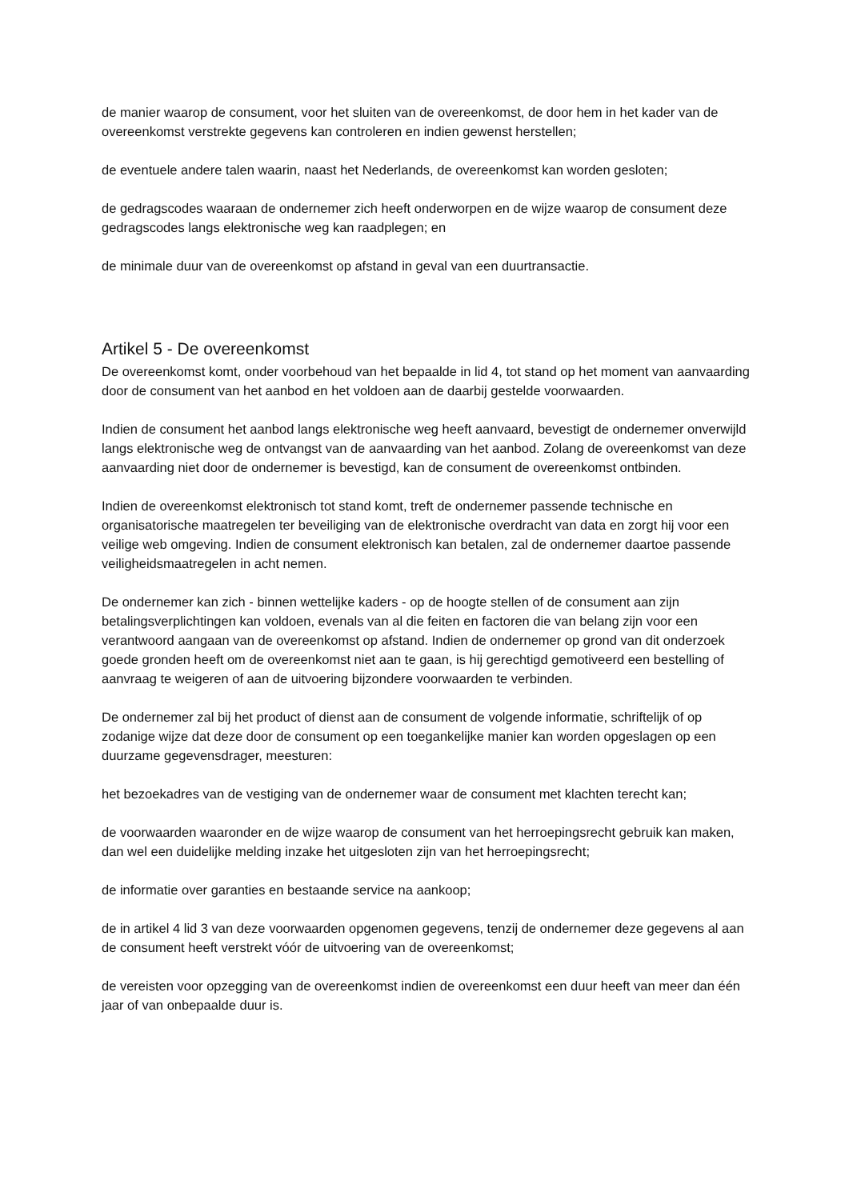de manier waarop de consument, voor het sluiten van de overeenkomst, de door hem in het kader van de overeenkomst verstrekte gegevens kan controleren en indien gewenst herstellen;
de eventuele andere talen waarin, naast het Nederlands, de overeenkomst kan worden gesloten;
de gedragscodes waaraan de ondernemer zich heeft onderworpen en de wijze waarop de consument deze gedragscodes langs elektronische weg kan raadplegen; en
de minimale duur van de overeenkomst op afstand in geval van een duurtransactie.
Artikel 5 - De overeenkomst
De overeenkomst komt, onder voorbehoud van het bepaalde in lid 4, tot stand op het moment van aanvaarding door de consument van het aanbod en het voldoen aan de daarbij gestelde voorwaarden.
Indien de consument het aanbod langs elektronische weg heeft aanvaard, bevestigt de ondernemer onverwijld langs elektronische weg de ontvangst van de aanvaarding van het aanbod. Zolang de overeenkomst van deze aanvaarding niet door de ondernemer is bevestigd, kan de consument de overeenkomst ontbinden.
Indien de overeenkomst elektronisch tot stand komt, treft de ondernemer passende technische en organisatorische maatregelen ter beveiliging van de elektronische overdracht van data en zorgt hij voor een veilige web omgeving. Indien de consument elektronisch kan betalen, zal de ondernemer daartoe passende veiligheidsmaatregelen in acht nemen.
De ondernemer kan zich - binnen wettelijke kaders - op de hoogte stellen of de consument aan zijn betalingsverplichtingen kan voldoen, evenals van al die feiten en factoren die van belang zijn voor een verantwoord aangaan van de overeenkomst op afstand. Indien de ondernemer op grond van dit onderzoek goede gronden heeft om de overeenkomst niet aan te gaan, is hij gerechtigd gemotiveerd een bestelling of aanvraag te weigeren of aan de uitvoering bijzondere voorwaarden te verbinden.
De ondernemer zal bij het product of dienst aan de consument de volgende informatie, schriftelijk of op zodanige wijze dat deze door de consument op een toegankelijke manier kan worden opgeslagen op een duurzame gegevensdrager, meesturen:
het bezoekadres van de vestiging van de ondernemer waar de consument met klachten terecht kan;
de voorwaarden waaronder en de wijze waarop de consument van het herroepingsrecht gebruik kan maken, dan wel een duidelijke melding inzake het uitgesloten zijn van het herroepingsrecht;
de informatie over garanties en bestaande service na aankoop;
de in artikel 4 lid 3 van deze voorwaarden opgenomen gegevens, tenzij de ondernemer deze gegevens al aan de consument heeft verstrekt vóór de uitvoering van de overeenkomst;
de vereisten voor opzegging van de overeenkomst indien de overeenkomst een duur heeft van meer dan één jaar of van onbepaalde duur is.